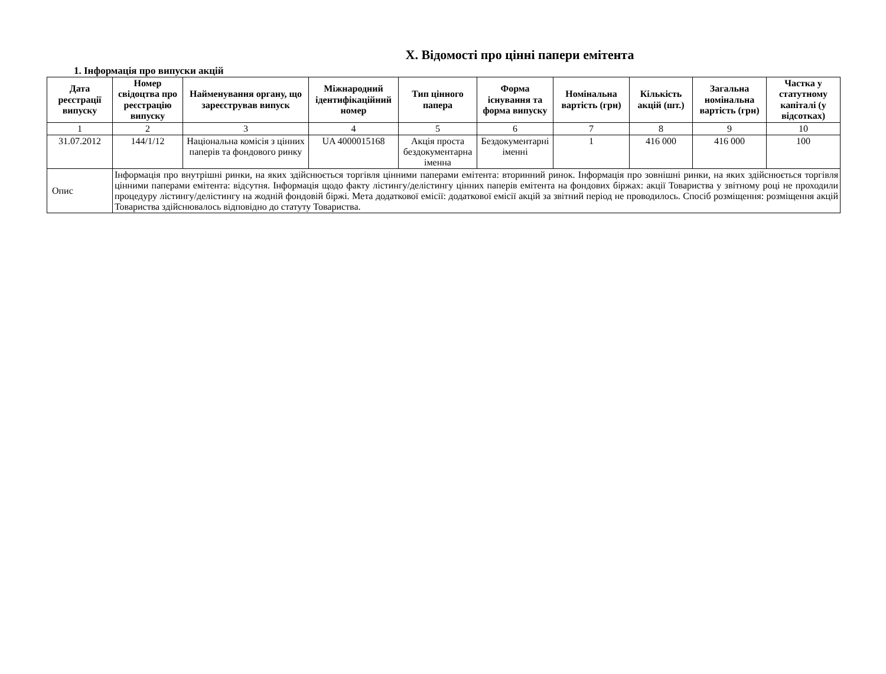X. Відомості про цінні папери емітента
1. Інформація про випуски акцій
| Дата реєстрації випуску | Номер свідоцтва про реєстрацію випуску | Найменування органу, що зареєстрував випуск | Міжнародний ідентифікаційний номер | Тип цінного папера | Форма існування та форма випуску | Номінальна вартість (грн) | Кількість акцій (шт.) | Загальна номінальна вартість (грн) | Частка у статутному капіталі (у відсотках) |
| --- | --- | --- | --- | --- | --- | --- | --- | --- | --- |
| 1 | 2 | 3 | 4 | 5 | 6 | 7 | 8 | 9 | 10 |
| 31.07.2012 | 144/1/12 | Національна комісія з цінних паперів та фондового ринку | UA 4000015168 | Акція проста бездокументарна іменна | Бездокументарні іменні | 1 | 416 000 | 416 000 | 100 |
| Опис | Інформація про внутрішні ринки, на яких здійснюється торгівля цінними паперами емітента: вторинний ринок. Інформація про зовнішні ринки, на яких здійснюється торгівля цінними паперами емітента: відсутня. Інформація щодо факту лістингу/делістингу цінних паперів емітента на фондових біржах: акції Товариства у звітному році не проходили процедуру лістингу/делістингу на жодній фондовій біржі. Мета додаткової емісії: додаткової емісії акцій за звітний період не проводилось. Спосіб розміщення: розміщення акцій Товариства здійснювалось відповідно до статуту Товариства. | | | | | | | | |